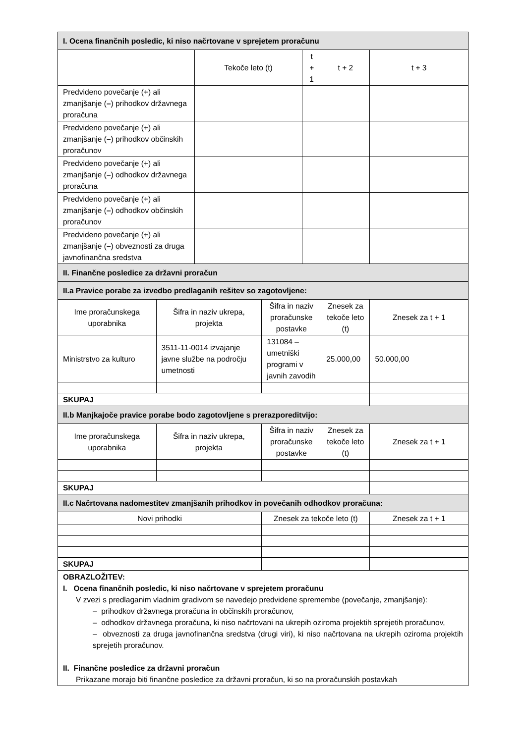| I. Ocena finančnih posledic, ki niso načrtovane v sprejetem proračunu | | | | | | |
| | | Tekoče leto (t) | | t + 1 | t + 2 | t + 3 |
| Predvideno povečanje (+) ali zmanjšanje ( – ) prihodkov državnega proračuna | | | | | | |
| Predvideno povečanje (+) ali zmanjšanje ( – ) prihodkov občinskih proračunov | | | | | | |
| Predvideno povečanje (+) ali zmanjšanje ( – ) odhodkov državnega proračuna | | | | | | |
| Predvideno povečanje (+) ali zmanjšanje ( – ) odhodkov občinskih proračunov | | | | | | |
| Predvideno povečanje (+) ali zmanjšanje ( – ) obveznosti za druga javnofinančna sredstva | | | | | | |
| II. Finančne posledice za državni proračun | | | | | | |
| II.a Pravice porabe za izvedbo predlaganih rešitev so zagotovljene: | | | | | | |
| Ime proračunskega uporabnika | Šifra in naziv ukrepa, projekta | | Šifra in naziv proračunske postavke | | Znesek za tekoče leto (t) | Znesek za t + 1 |
| Ministrstvo za kulturo | 3511-11-0014 izvajanje javne službe na področju umetnosti | | 131084 – umetniški programi v javnih zavodih | | 25.000,00 | 50.000,00 |
| SKUPAJ | | | | | | |
| II.b Manjkajoče pravice porabe bodo zagotovljene s prerazporeditvijo: | | | | | | |
| Ime proračunskega uporabnika | Šifra in naziv ukrepa, projekta | | Šifra in naziv proračunske postavke | | Znesek za tekoče leto (t) | Znesek za t + 1 |
| SKUPAJ | | | | | | |
| II.c Načrtovana nadomestitev zmanjšanih prihodkov in povečanih odhodkov proračuna: | | | | | | |
| Novi prihodki | | | Znesek za tekoče leto (t) | | | Znesek za t + 1 |
| SKUPAJ | | | | | | |
| OBRAZLOŽITEV: I. Ocena finančnih posledic, ki niso načrtovane v sprejetem proračunu V zvezi s predlaganim vladnim gradivom se navedejo predvidene spremembe (povečanje, zmanjšanje): – prihodkov državnega proračuna in občinskih proračunov, – odhodkov državnega proračuna, ki niso načrtovani na ukrepih oziroma projektih sprejetih proračunov, – obveznosti za druga javnofinančna sredstva (drugi viri), ki niso načrtovana na ukrepih oziroma projektih sprejetih proračunov. II. Finančne posledice za državni proračun Prikazane morajo biti finančne posledice za državni proračun, ki so na proračunskih postavkah | | | | | | |